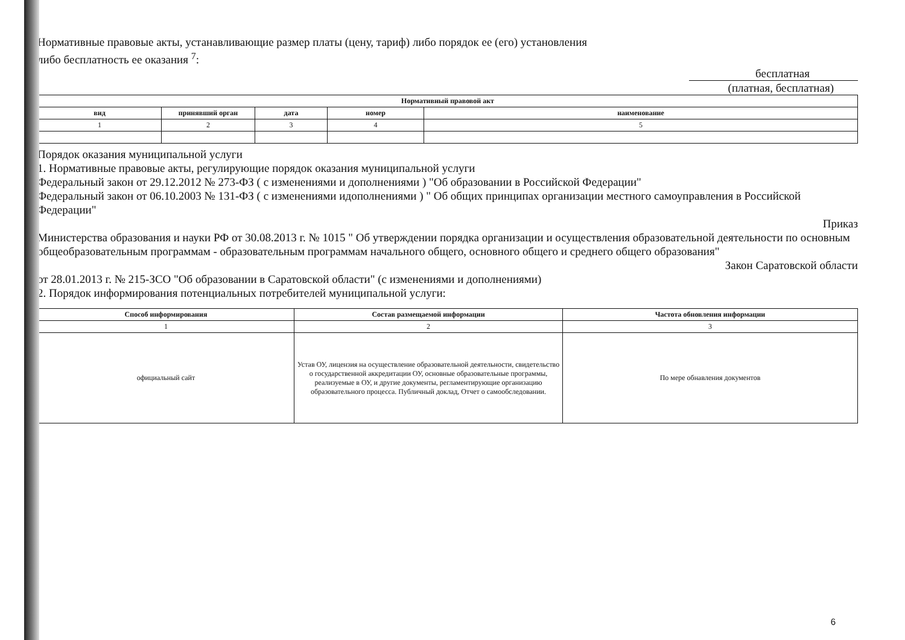Нормативные правовые акты, устанавливающие размер платы (цену, тариф) либо порядок ее (его) установления
либо бесплатность ее оказания <sup>7</sup>:
бесплатная
(платная, бесплатная)
| Нормативный правовой акт | | | | |
| --- | --- | --- | --- | --- |
| вид | принявший орган | дата | номер | наименование |
| 1 | 2 | 3 | 4 | 5 |
Порядок оказания муниципальной услуги
1. Нормативные правовые акты, регулирующие порядок оказания муниципальной услуги
Федеральный закон от 29.12.2012 № 273-ФЗ ( с изменениями и дополнениями ) "Об образовании в Российской Федерации"
Федеральный закон от 06.10.2003 № 131-ФЗ ( с изменениями идополнениями ) " Об общих принципах организации местного самоуправления в Российской Федерации"
Приказ
Министерства образования и науки РФ от 30.08.2013 г. № 1015 " Об утверждении порядка организации и осуществления образовательной деятельности по основным общеобразовательным программам - образовательным программам начального общего, основного общего и среднего общего образования"
Закон Саратовской области
от 28.01.2013 г. № 215-ЗСО "Об образовании в Саратовской области" (с изменениями и дополнениями)
2. Порядок информирования потенциальных потребителей муниципальной услуги:
| Способ информирования | Состав размещаемой информации | Частота обновления информации |
| --- | --- | --- |
| 1 | 2 | 3 |
| официальный сайт | Устав ОУ, лицензия на осуществление образовательной деятельности, свидетельство о государственной аккредитации ОУ, основные образовательные программы, реализуемые в ОУ, и другие документы, регламентирующие организацию образовательного процесса. Публичный доклад, Отчет о самообследовании. | По мере обнавления документов |
6